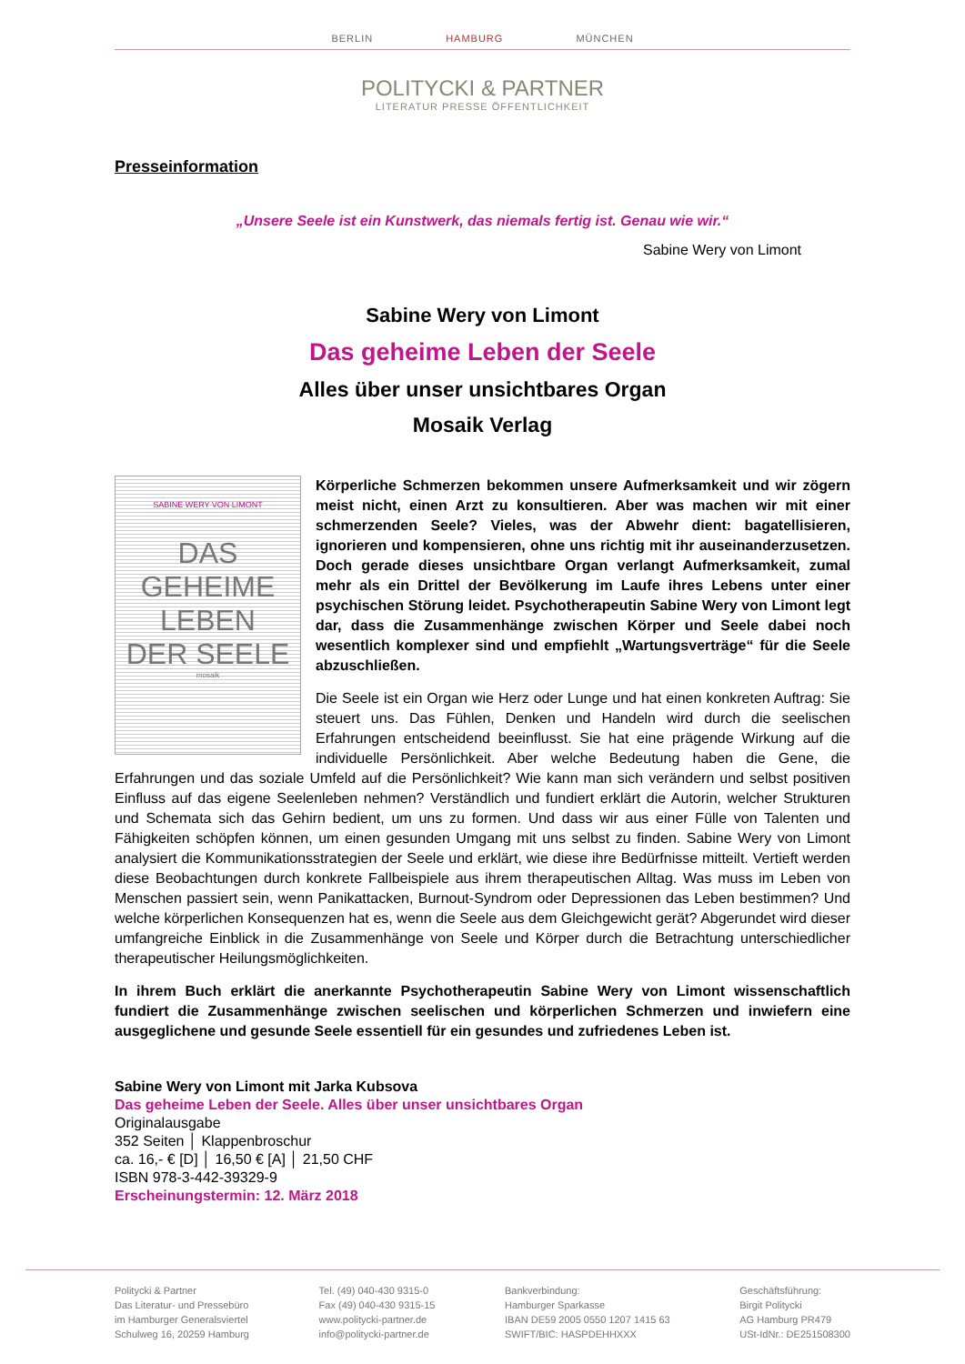BERLIN HAMBURG MÜNCHEN
POLITYCKI & PARTNER
LITERATUR PRESSE ÖFFENTLICHKEIT
Presseinformation
„Unsere Seele ist ein Kunstwerk, das niemals fertig ist. Genau wie wir.“
Sabine Wery von Limont
Sabine Wery von Limont
Das geheime Leben der Seele
Alles über unser unsichtbares Organ
Mosaik Verlag
SABINE WERY VON LIMONT
DAS
GEHEIME
LEBEN
DER SEELE
mosaik
Körperliche Schmerzen bekommen unsere Aufmerksamkeit und wir zögern meist nicht, einen Arzt zu konsultieren. Aber was machen wir mit einer schmerzenden Seele? Vieles, was der Abwehr dient: bagatellisieren, ignorieren und kompensieren, ohne uns richtig mit ihr auseinanderzusetzen. Doch gerade dieses unsichtbare Organ verlangt Aufmerksamkeit, zumal mehr als ein Drittel der Bevölkerung im Laufe ihres Lebens unter einer psychischen Störung leidet. Psychotherapeutin Sabine Wery von Limont legt dar, dass die Zusammenhänge zwischen Körper und Seele dabei noch wesentlich komplexer sind und empfiehlt „Wartungsverträge“ für die Seele abzuschließen.
Die Seele ist ein Organ wie Herz oder Lunge und hat einen konkreten Auftrag: Sie steuert uns. Das Fühlen, Denken und Handeln wird durch die seelischen Erfahrungen entscheidend beeinflusst. Sie hat eine prägende Wirkung auf die individuelle Persönlichkeit. Aber welche Bedeutung haben die Gene, die Erfahrungen und das soziale Umfeld auf die Persönlichkeit? Wie kann man sich verändern und selbst positiven Einfluss auf das eigene Seelenleben nehmen? Verständlich und fundiert erklärt die Autorin, welcher Strukturen und Schemata sich das Gehirn bedient, um uns zu formen. Und dass wir aus einer Fülle von Talenten und Fähigkeiten schöpfen können, um einen gesunden Umgang mit uns selbst zu finden. Sabine Wery von Limont analysiert die Kommunikationsstrategien der Seele und erklärt, wie diese ihre Bedürfnisse mitteilt. Vertieft werden diese Beobachtungen durch konkrete Fallbeispiele aus ihrem therapeutischen Alltag. Was muss im Leben von Menschen passiert sein, wenn Panikattacken, Burnout-Syndrom oder Depressionen das Leben bestimmen? Und welche körperlichen Konsequenzen hat es, wenn die Seele aus dem Gleichgewicht gerät? Abgerundet wird dieser umfangreiche Einblick in die Zusammenhänge von Seele und Körper durch die Betrachtung unterschiedlicher therapeutischer Heilungsmöglichkeiten.
In ihrem Buch erklärt die anerkannte Psychotherapeutin Sabine Wery von Limont wissenschaftlich fundiert die Zusammenhänge zwischen seelischen und körperlichen Schmerzen und inwiefern eine ausgeglichene und gesunde Seele essentiell für ein gesundes und zufriedenes Leben ist.
Sabine Wery von Limont mit Jarka Kubsova
Das geheime Leben der Seele. Alles über unser unsichtbares Organ
Originalausgabe
352 Seiten │ Klappenbroschur
ca. 16,- € [D] │ 16,50 € [A] │ 21,50 CHF
ISBN 978-3-442-39329-9
Erscheinungstermin: 12. März 2018
Politycki & Partner
Das Literatur- und Pressebüro
im Hamburger Generalsviertel
Schulweg 16, 20259 Hamburg
Tel. (49) 040-430 9315-0
Fax (49) 040-430 9315-15
www.politycki-partner.de
info@politycki-partner.de
Bankverbindung:
Hamburger Sparkasse
IBAN DE59 2005 0550 1207 1415 63
SWIFT/BIC: HASPDEHHXXX
Geschäftsführung:
Birgit Politycki
AG Hamburg PR479
USt-IdNr.: DE251508300